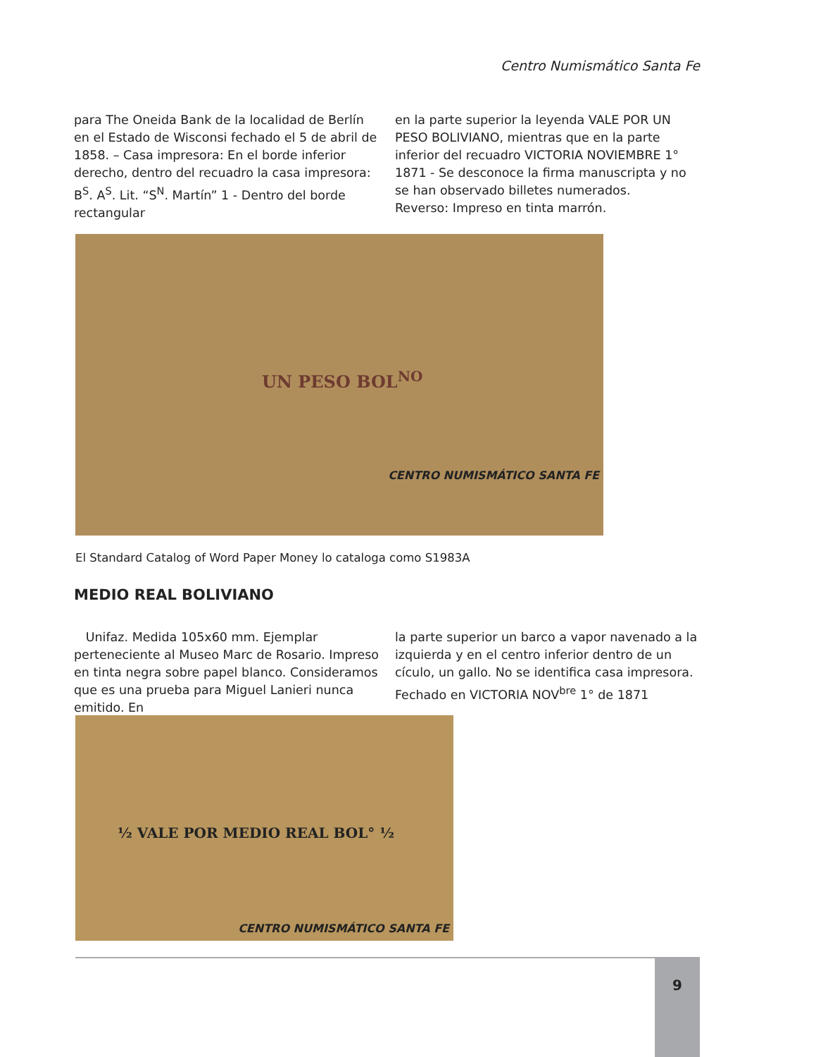Centro Numismático Santa Fe
para The Oneida Bank de la localidad de Berlín en el Estado de Wisconsi fechado el 5 de abril de 1858. – Casa impresora: En el borde inferior derecho, dentro del recuadro la casa impresora: B<sup>S</sup>. A<sup>S</sup>. Lit. “S<sup>N</sup>. Martín” 1 - Dentro del borde rectangular
en la parte superior la leyenda VALE POR UN PESO BOLIVIANO, mientras que en la parte inferior del recuadro VICTORIA NOVIEMBRE 1° 1871 - Se desconoce la firma manuscripta y no se han observado billetes numerados.
Reverso: Impreso en tinta marrón.
UN PESO BOL<sup>NO</sup>
CENTRO NUMISMÁTICO SANTA FE
El Standard Catalog of Word Paper Money lo cataloga como S1983A
MEDIO REAL BOLIVIANO
Unifaz. Medida 105x60 mm. Ejemplar perteneciente al Museo Marc de Rosario. Impreso en tinta negra sobre papel blanco. Consideramos que es una prueba para Miguel Lanieri nunca emitido. En
la parte superior un barco a vapor navenado a la izquierda y en el centro inferior dentro de un cículo, un gallo. No se identifica casa impresora. Fechado en VICTORIA NOV<sup>bre</sup> 1° de 1871
½ VALE POR MEDIO REAL BOL° ½
CENTRO NUMISMÁTICO SANTA FE
9